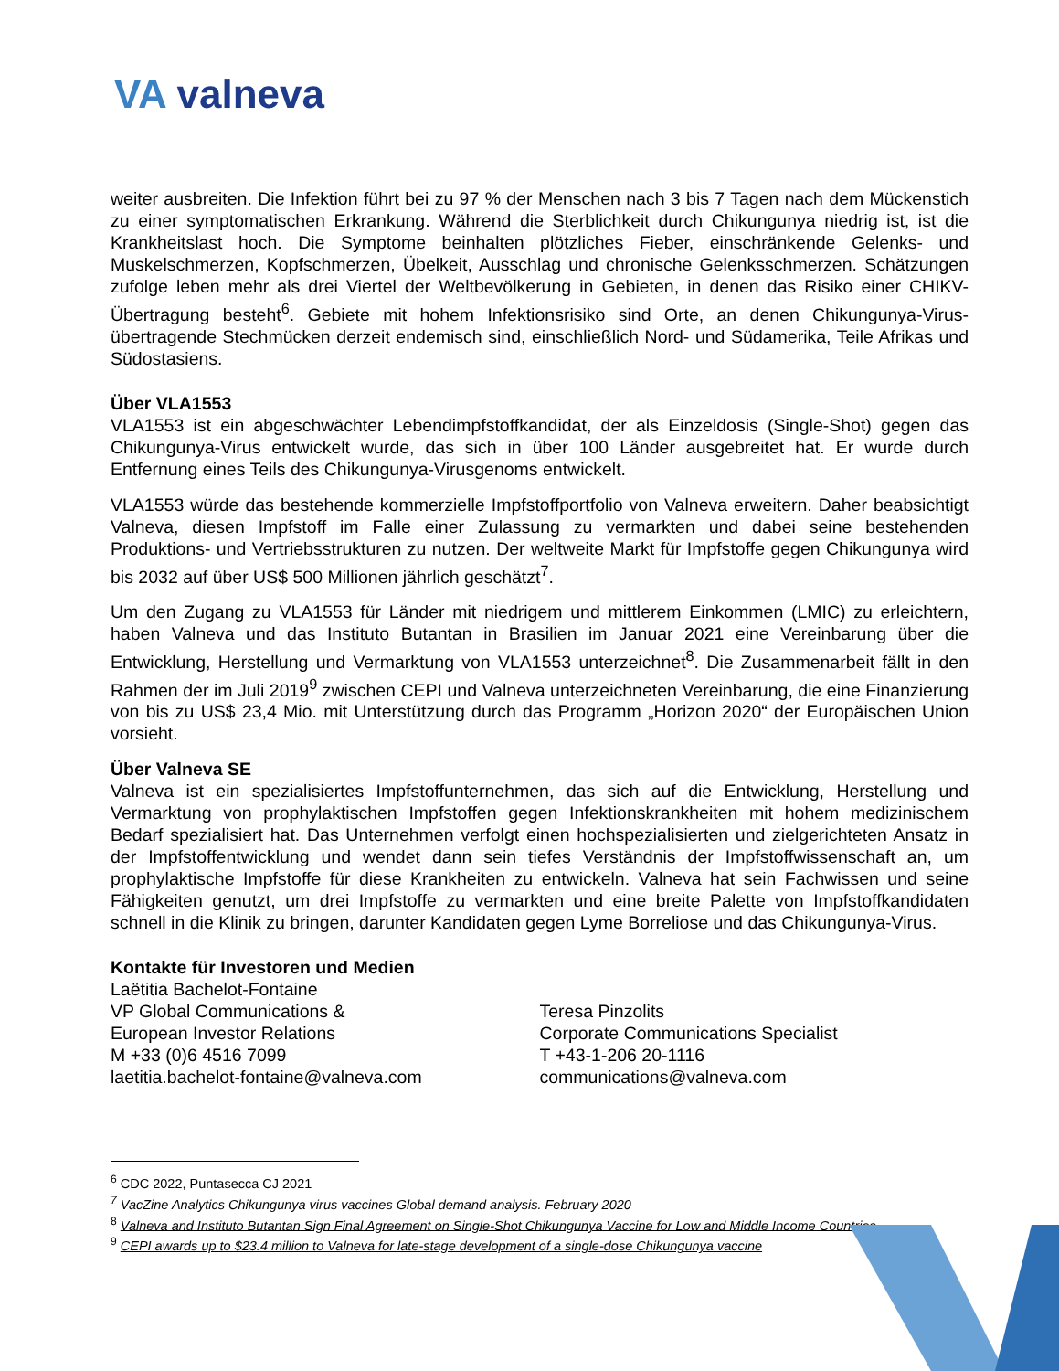VA valneva
weiter ausbreiten. Die Infektion führt bei zu 97 % der Menschen nach 3 bis 7 Tagen nach dem Mückenstich zu einer symptomatischen Erkrankung. Während die Sterblichkeit durch Chikungunya niedrig ist, ist die Krankheitslast hoch. Die Symptome beinhalten plötzliches Fieber, einschränkende Gelenks- und Muskelschmerzen, Kopfschmerzen, Übelkeit, Ausschlag und chronische Gelenksschmerzen. Schätzungen zufolge leben mehr als drei Viertel der Weltbevölkerung in Gebieten, in denen das Risiko einer CHIKV-Übertragung besteht<sup>6</sup>. Gebiete mit hohem Infektionsrisiko sind Orte, an denen Chikungunya-Virus-übertragende Stechmücken derzeit endemisch sind, einschließlich Nord- und Südamerika, Teile Afrikas und Südostasiens.
Über VLA1553
VLA1553 ist ein abgeschwächter Lebendimpfstoffkandidat, der als Einzeldosis (Single-Shot) gegen das Chikungunya-Virus entwickelt wurde, das sich in über 100 Länder ausgebreitet hat. Er wurde durch Entfernung eines Teils des Chikungunya-Virusgenoms entwickelt.
VLA1553 würde das bestehende kommerzielle Impfstoffportfolio von Valneva erweitern. Daher beabsichtigt Valneva, diesen Impfstoff im Falle einer Zulassung zu vermarkten und dabei seine bestehenden Produktions- und Vertriebsstrukturen zu nutzen. Der weltweite Markt für Impfstoffe gegen Chikungunya wird bis 2032 auf über US$ 500 Millionen jährlich geschätzt<sup>7</sup>.
Um den Zugang zu VLA1553 für Länder mit niedrigem und mittlerem Einkommen (LMIC) zu erleichtern, haben Valneva und das Instituto Butantan in Brasilien im Januar 2021 eine Vereinbarung über die Entwicklung, Herstellung und Vermarktung von VLA1553 unterzeichnet<sup>8</sup>. Die Zusammenarbeit fällt in den Rahmen der im Juli 2019<sup>9</sup> zwischen CEPI und Valneva unterzeichneten Vereinbarung, die eine Finanzierung von bis zu US$ 23,4 Mio. mit Unterstützung durch das Programm „Horizon 2020“ der Europäischen Union vorsieht.
Über Valneva SE
Valneva ist ein spezialisiertes Impfstoffunternehmen, das sich auf die Entwicklung, Herstellung und Vermarktung von prophylaktischen Impfstoffen gegen Infektionskrankheiten mit hohem medizinischem Bedarf spezialisiert hat. Das Unternehmen verfolgt einen hochspezialisierten und zielgerichteten Ansatz in der Impfstoffentwicklung und wendet dann sein tiefes Verständnis der Impfstoffwissenschaft an, um prophylaktische Impfstoffe für diese Krankheiten zu entwickeln. Valneva hat sein Fachwissen und seine Fähigkeiten genutzt, um drei Impfstoffe zu vermarkten und eine breite Palette von Impfstoffkandidaten schnell in die Klinik zu bringen, darunter Kandidaten gegen Lyme Borreliose und das Chikungunya-Virus.
Kontakte für Investoren und Medien
Laëtitia Bachelot-Fontaine
VP Global Communications &
European Investor Relations
M +33 (0)6 4516 7099
laetitia.bachelot-fontaine@valneva.com
Teresa Pinzolits
Corporate Communications Specialist
T +43-1-206 20-1116
communications@valneva.com
<sup>6</sup> CDC 2022, Puntasecca CJ 2021
<sup>7</sup> VacZine Analytics Chikungunya virus vaccines Global demand analysis. February 2020
<sup>8</sup> Valneva and Instituto Butantan Sign Final Agreement on Single-Shot Chikungunya Vaccine for Low and Middle Income Countries
<sup>9</sup> CEPI awards up to $23.4 million to Valneva for late-stage development of a single-dose Chikungunya vaccine